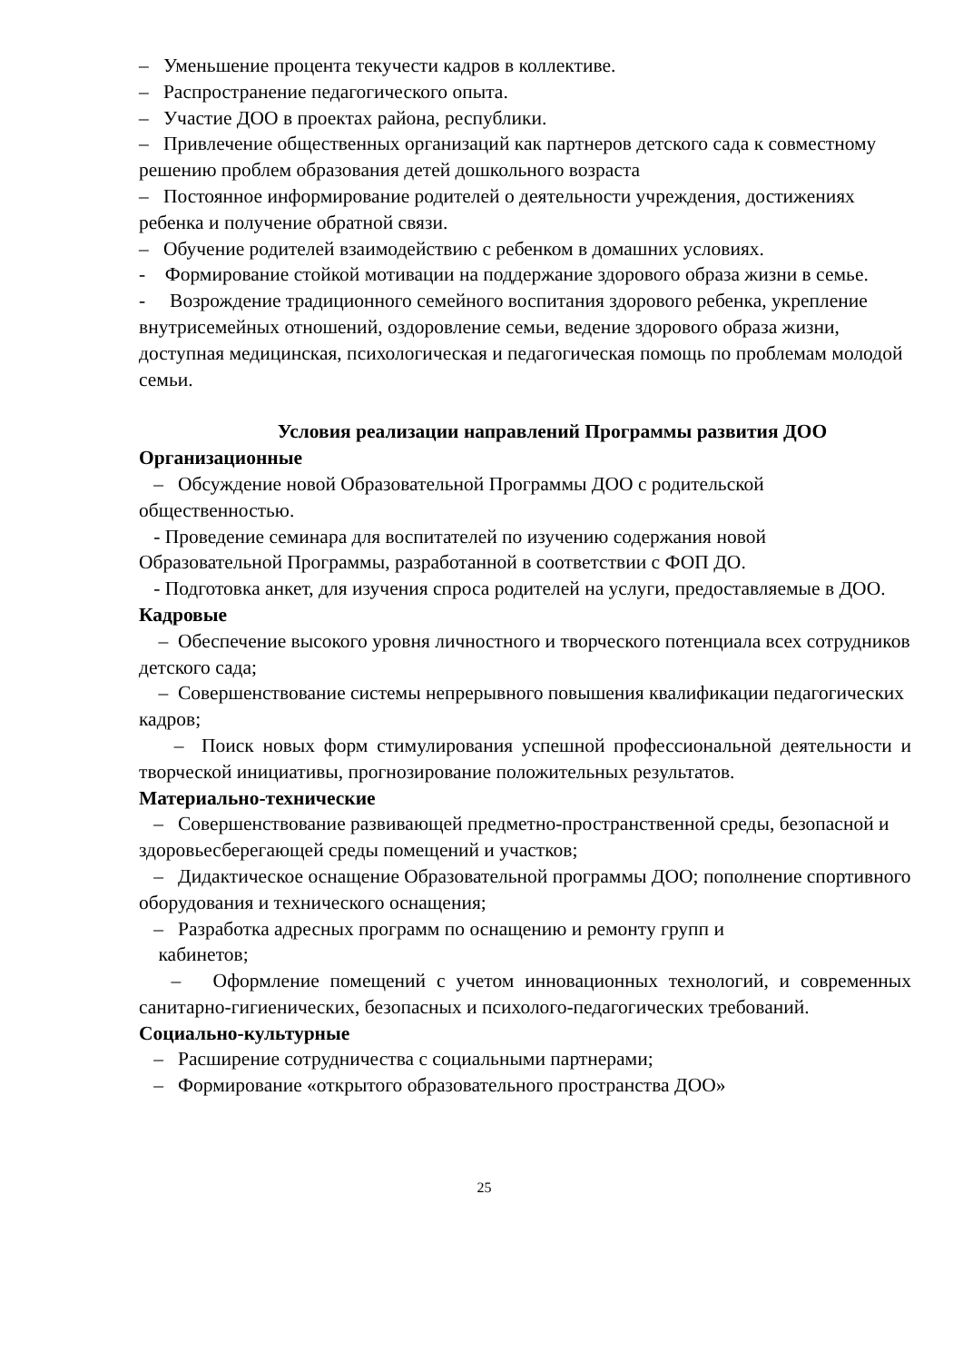– Уменьшение процента текучести кадров в коллективе.
– Распространение педагогического опыта.
– Участие ДОО в проектах района, республики.
– Привлечение общественных организаций как партнеров детского сада к совместному решению проблем образования детей дошкольного возраста
– Постоянное информирование родителей о деятельности учреждения, достижениях ребенка и получение обратной связи.
– Обучение родителей взаимодействию с ребенком в домашних условиях.
- Формирование стойкой мотивации на поддержание здорового образа жизни в семье.
- Возрождение традиционного семейного воспитания здорового ребенка, укрепление внутрисемейных отношений, оздоровление семьи, ведение здорового образа жизни, доступная медицинская, психологическая и педагогическая помощь по проблемам молодой семьи.
Условия реализации направлений Программы развития ДОО
Организационные
– Обсуждение новой Образовательной Программы ДОО с родительской общественностью.
- Проведение семинара для воспитателей по изучению содержания новой Образовательной Программы, разработанной в соответствии с ФОП ДО.
- Подготовка анкет, для изучения спроса родителей на услуги, предоставляемые в ДОО.
Кадровые
– Обеспечение высокого уровня личностного и творческого потенциала всех сотрудников детского сада;
– Совершенствование системы непрерывного повышения квалификации педагогических кадров;
– Поиск новых форм стимулирования успешной профессиональной деятельности и творческой инициативы, прогнозирование положительных результатов.
Материально-технические
– Совершенствование развивающей предметно-пространственной среды, безопасной и здоровьесберегающей среды помещений и участков;
– Дидактическое оснащение Образовательной программы ДОО; пополнение спортивного оборудования и технического оснащения;
– Разработка адресных программ по оснащению и ремонту групп и
кабинетов;
– Оформление помещений с учетом инновационных технологий, и современных санитарно-гигиенических, безопасных и психолого-педагогических требований.
Социально-культурные
– Расширение сотрудничества с социальными партнерами;
– Формирование «открытого образовательного пространства ДОО»
25